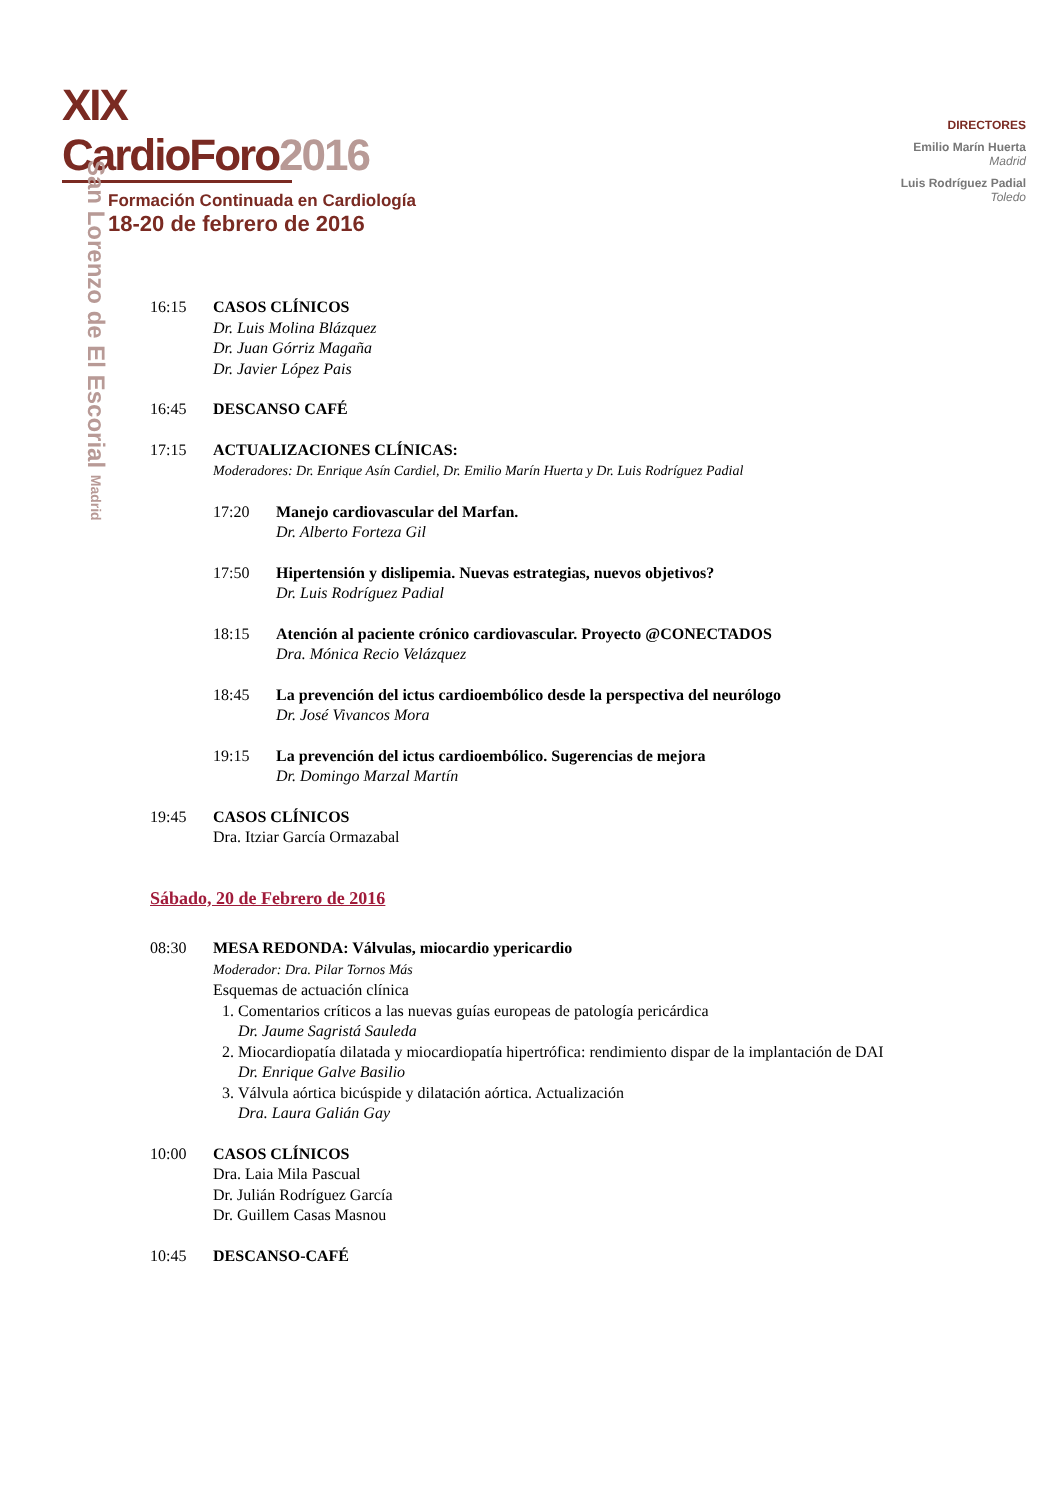XIX CardioForo2016
Formación Continuada en Cardiología
18-20 de febrero de 2016
DIRECTORES
Emilio Marín Huerta
Madrid
Luis Rodríguez Padial
Toledo
San Lorenzo de El Escorial Madrid
16:15 CASOS CLÍNICOS
Dr. Luis Molina Blázquez
Dr. Juan Górriz Magaña
Dr. Javier López Pais
16:45 DESCANSO CAFÉ
17:15 ACTUALIZACIONES CLÍNICAS:
Moderadores: Dr. Enrique Asín Cardiel, Dr. Emilio Marín Huerta y Dr. Luis Rodríguez Padial
17:20 Manejo cardiovascular del Marfan.
Dr. Alberto Forteza Gil
17:50 Hipertensión y dislipemia. Nuevas estrategias, nuevos objetivos?
Dr. Luis Rodríguez Padial
18:15 Atención al paciente crónico cardiovascular. Proyecto @CONECTADOS
Dra. Mónica Recio Velázquez
18:45 La prevención del ictus cardioembólico desde la perspectiva del neurólogo
Dr. José Vivancos Mora
19:15 La prevención del ictus cardioembólico. Sugerencias de mejora
Dr. Domingo Marzal Martín
19:45 CASOS CLÍNICOS
Dra. Itziar García Ormazabal
Sábado, 20 de Febrero de 2016
08:30 MESA REDONDA: Válvulas, miocardio ypericardio
Moderador: Dra. Pilar Tornos Más
Esquemas de actuación clínica
1. Comentarios críticos a las nuevas guías europeas de patología pericárdica
Dr. Jaume Sagristá Sauleda
2. Miocardiopatía dilatada y miocardiopatía hipertrófica: rendimiento dispar de la implantación de DAI
Dr. Enrique Galve Basilio
3. Válvula aórtica bicúspide y dilatación aórtica. Actualización
Dra. Laura Galián Gay
10:00 CASOS CLÍNICOS
Dra. Laia Mila Pascual
Dr. Julián Rodríguez García
Dr. Guillem Casas Masnou
10:45 DESCANSO-CAFÉ